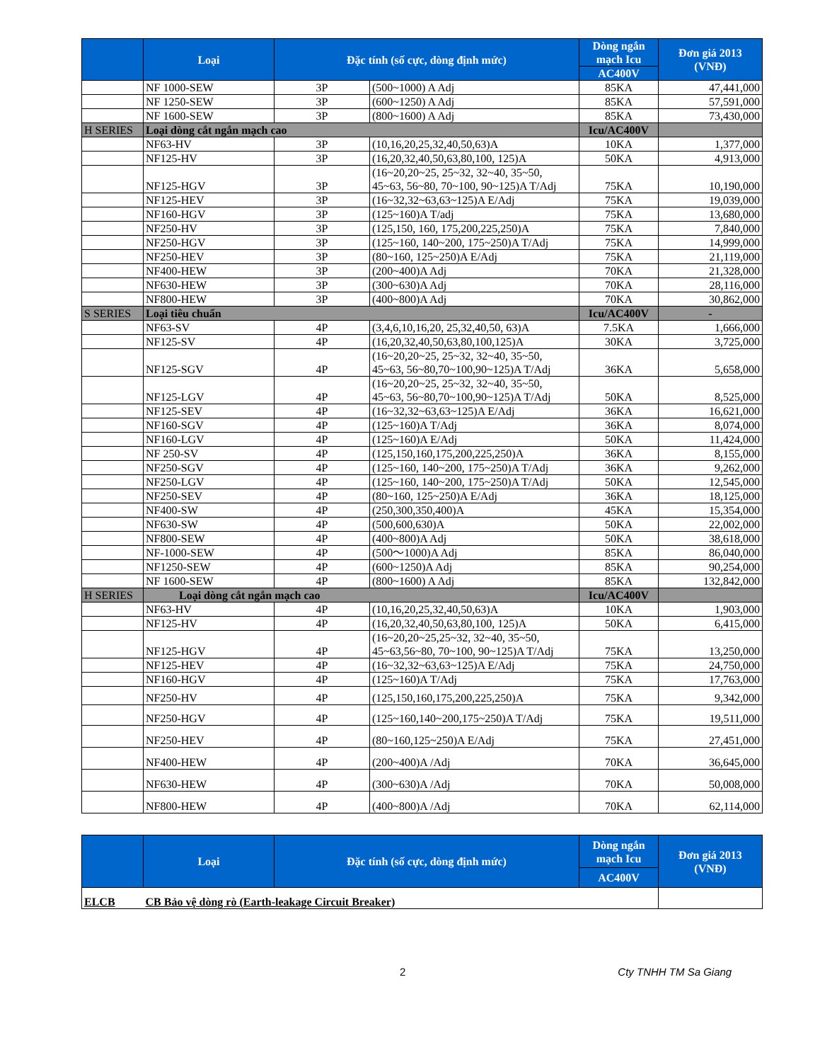| | Loại | Đặc tính (số cực, dòng định mức) | | Dòng ngắn mạch Icu | Đơn giá 2013 (VNĐ) |
| --- | --- | --- | --- | --- | --- |
| | | | | AC400V | |
| | NF 1000-SEW | 3P | (500~1000) A Adj | 85KA | 47,441,000 |
| | NF 1250-SEW | 3P | (600~1250) A Adj | 85KA | 57,591,000 |
| | NF 1600-SEW | 3P | (800~1600) A Adj | 85KA | 73,430,000 |
| H SERIES | Loại dòng cắt ngắn mạch cao | | | Icu/AC400V | |
| | NF63-HV | 3P | (10,16,20,25,32,40,50,63)A | 10KA | 1,377,000 |
| | NF125-HV | 3P | (16,20,32,40,50,63,80,100, 125)A | 50KA | 4,913,000 |
| | NF125-HGV | 3P | (16~20,20~25, 25~32, 32~40, 35~50, 45~63, 56~80, 70~100, 90~125)A T/Adj | 75KA | 10,190,000 |
| | NF125-HEV | 3P | (16~32,32~63,63~125)A E/Adj | 75KA | 19,039,000 |
| | NF160-HGV | 3P | (125~160)A T/adj | 75KA | 13,680,000 |
| | NF250-HV | 3P | (125,150, 160, 175,200,225,250)A | 75KA | 7,840,000 |
| | NF250-HGV | 3P | (125~160, 140~200, 175~250)A T/Adj | 75KA | 14,999,000 |
| | NF250-HEV | 3P | (80~160, 125~250)A E/Adj | 75KA | 21,119,000 |
| | NF400-HEW | 3P | (200~400)A Adj | 70KA | 21,328,000 |
| | NF630-HEW | 3P | (300~630)A Adj | 70KA | 28,116,000 |
| | NF800-HEW | 3P | (400~800)A Adj | 70KA | 30,862,000 |
| S SERIES | Loại tiêu chuẩn | | | Icu/AC400V | - |
| | NF63-SV | 4P | (3,4,6,10,16,20, 25,32,40,50, 63)A | 7.5KA | 1,666,000 |
| | NF125-SV | 4P | (16,20,32,40,50,63,80,100,125)A | 30KA | 3,725,000 |
| | NF125-SGV | 4P | (16~20,20~25, 25~32, 32~40, 35~50, 45~63, 56~80,70~100,90~125)A T/Adj | 36KA | 5,658,000 |
| | NF125-LGV | 4P | (16~20,20~25, 25~32, 32~40, 35~50, 45~63, 56~80,70~100,90~125)A T/Adj | 50KA | 8,525,000 |
| | NF125-SEV | 4P | (16~32,32~63,63~125)A E/Adj | 36KA | 16,621,000 |
| | NF160-SGV | 4P | (125~160)A T/Adj | 36KA | 8,074,000 |
| | NF160-LGV | 4P | (125~160)A E/Adj | 50KA | 11,424,000 |
| | NF 250-SV | 4P | (125,150,160,175,200,225,250)A | 36KA | 8,155,000 |
| | NF250-SGV | 4P | (125~160, 140~200, 175~250)A T/Adj | 36KA | 9,262,000 |
| | NF250-LGV | 4P | (125~160, 140~200, 175~250)A T/Adj | 50KA | 12,545,000 |
| | NF250-SEV | 4P | (80~160, 125~250)A E/Adj | 36KA | 18,125,000 |
| | NF400-SW | 4P | (250,300,350,400)A | 45KA | 15,354,000 |
| | NF630-SW | 4P | (500,600,630)A | 50KA | 22,002,000 |
| | NF800-SEW | 4P | (400~800)A Adj | 50KA | 38,618,000 |
| | NF-1000-SEW | 4P | (500～1000)A Adj | 85KA | 86,040,000 |
| | NF1250-SEW | 4P | (600~1250)A Adj | 85KA | 90,254,000 |
| | NF 1600-SEW | 4P | (800~1600) A Adj | 85KA | 132,842,000 |
| H SERIES | Loại dòng cắt ngắn mạch cao | | | Icu/AC400V | |
| | NF63-HV | 4P | (10,16,20,25,32,40,50,63)A | 10KA | 1,903,000 |
| | NF125-HV | 4P | (16,20,32,40,50,63,80,100, 125)A | 50KA | 6,415,000 |
| | NF125-HGV | 4P | (16~20,20~25,25~32, 32~40, 35~50, 45~63,56~80, 70~100, 90~125)A T/Adj | 75KA | 13,250,000 |
| | NF125-HEV | 4P | (16~32,32~63,63~125)A E/Adj | 75KA | 24,750,000 |
| | NF160-HGV | 4P | (125~160)A T/Adj | 75KA | 17,763,000 |
| | NF250-HV | 4P | (125,150,160,175,200,225,250)A | 75KA | 9,342,000 |
| | NF250-HGV | 4P | (125~160,140~200,175~250)A T/Adj | 75KA | 19,511,000 |
| | NF250-HEV | 4P | (80~160,125~250)A E/Adj | 75KA | 27,451,000 |
| | NF400-HEW | 4P | (200~400)A /Adj | 70KA | 36,645,000 |
| | NF630-HEW | 4P | (300~630)A /Adj | 70KA | 50,008,000 |
| | NF800-HEW | 4P | (400~800)A /Adj | 70KA | 62,114,000 |
| | Loại | Đặc tính (số cực, dòng định mức) | Dòng ngắn mạch Icu | Đơn giá 2013 (VNĐ) |
| --- | --- | --- | --- | --- |
| | | | AC400V | |
| ELCB | CB Bảo vệ dòng rò (Earth-leakage Circuit Breaker) | | | |
2 Cty TNHH TM Sa Giang